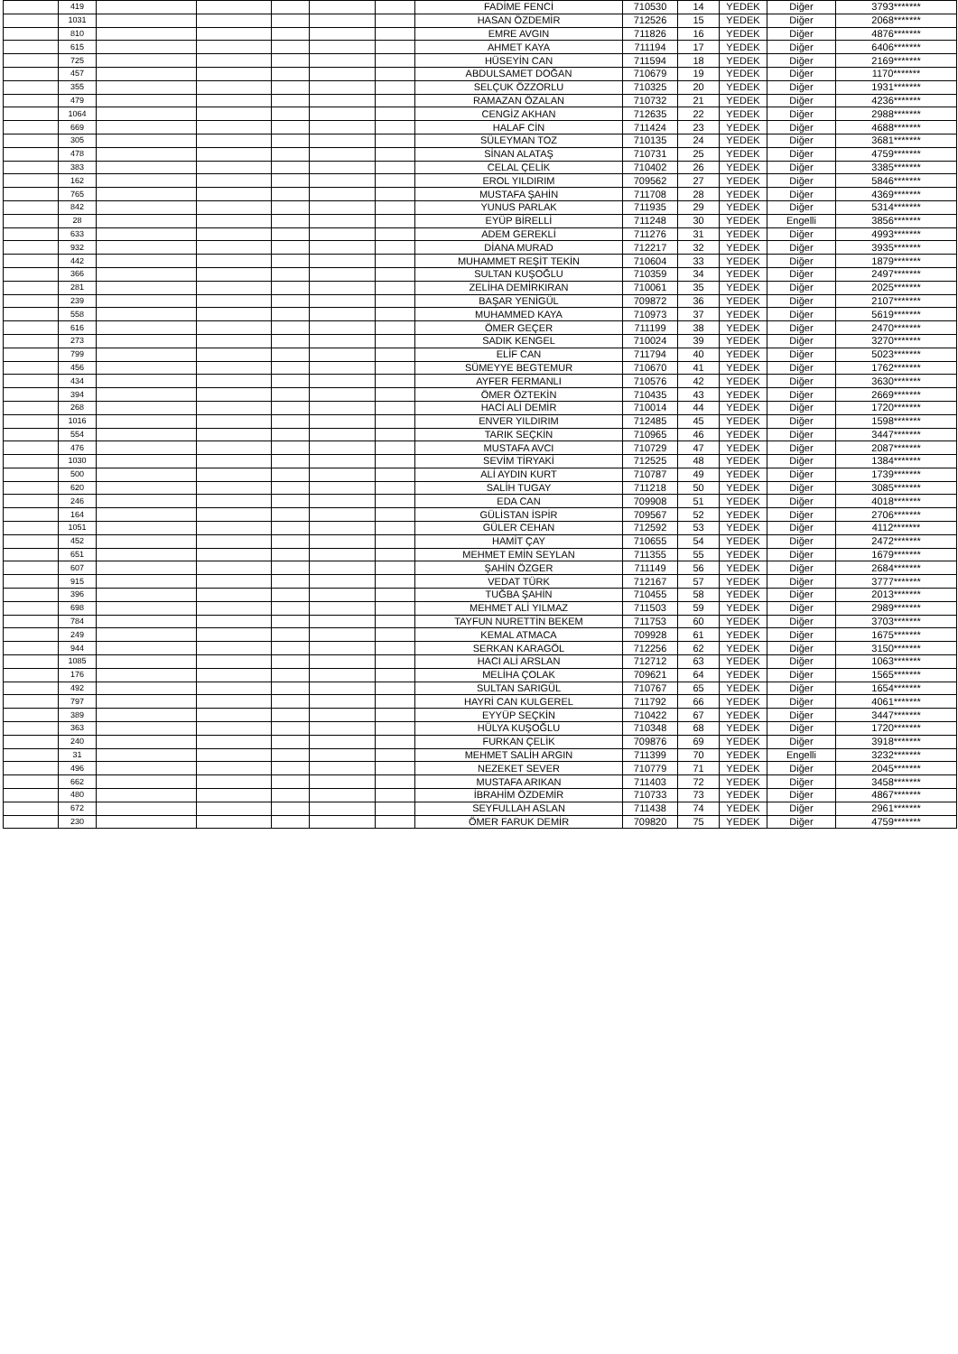| | 419 | | | | | | FADİME FENCİ | 710530 | 14 | YEDEK | Diğer | 3793******* |
| | 1031 | | | | | | HASAN ÖZDEMİR | 712526 | 15 | YEDEK | Diğer | 2068******* |
| | 810 | | | | | | EMRE AVGIN | 711826 | 16 | YEDEK | Diğer | 4876******* |
| | 615 | | | | | | AHMET KAYA | 711194 | 17 | YEDEK | Diğer | 6406******* |
| | 725 | | | | | | HÜSEYİN CAN | 711594 | 18 | YEDEK | Diğer | 2169******* |
| | 457 | | | | | | ABDULSAMET DOĞAN | 710679 | 19 | YEDEK | Diğer | 1170******* |
| | 355 | | | | | | SELÇUK ÖZZORLU | 710325 | 20 | YEDEK | Diğer | 1931******* |
| | 479 | | | | | | RAMAZAN ÖZALAN | 710732 | 21 | YEDEK | Diğer | 4236******* |
| | 1064 | | | | | | CENGİZ AKHAN | 712635 | 22 | YEDEK | Diğer | 2988******* |
| | 669 | | | | | | HALAF CİN | 711424 | 23 | YEDEK | Diğer | 4688******* |
| | 305 | | | | | | SÜLEYMAN TOZ | 710135 | 24 | YEDEK | Diğer | 3681******* |
| | 478 | | | | | | SİNAN ALATAŞ | 710731 | 25 | YEDEK | Diğer | 4759******* |
| | 383 | | | | | | CELAL ÇELİK | 710402 | 26 | YEDEK | Diğer | 3385******* |
| | 162 | | | | | | EROL YILDIRIM | 709562 | 27 | YEDEK | Diğer | 5846******* |
| | 765 | | | | | | MUSTAFA ŞAHİN | 711708 | 28 | YEDEK | Diğer | 4369******* |
| | 842 | | | | | | YUNUS PARLAK | 711935 | 29 | YEDEK | Diğer | 5314******* |
| | 28 | | | | | | EYÜP BİRELLİ | 711248 | 30 | YEDEK | Engelli | 3856******* |
| | 633 | | | | | | ADEM GEREKLİ | 711276 | 31 | YEDEK | Diğer | 4993******* |
| | 932 | | | | | | DİANA MURAD | 712217 | 32 | YEDEK | Diğer | 3935******* |
| | 442 | | | | | | MUHAMMET REŞİT TEKİN | 710604 | 33 | YEDEK | Diğer | 1879******* |
| | 366 | | | | | | SULTAN KUŞOĞLU | 710359 | 34 | YEDEK | Diğer | 2497******* |
| | 281 | | | | | | ZELİHA DEMİRKIRAN | 710061 | 35 | YEDEK | Diğer | 2025******* |
| | 239 | | | | | | BAŞAR YENİGÜL | 709872 | 36 | YEDEK | Diğer | 2107******* |
| | 558 | | | | | | MUHAMMED KAYA | 710973 | 37 | YEDEK | Diğer | 5619******* |
| | 616 | | | | | | ÖMER GEÇER | 711199 | 38 | YEDEK | Diğer | 2470******* |
| | 273 | | | | | | SADIK KENGEL | 710024 | 39 | YEDEK | Diğer | 3270******* |
| | 799 | | | | | | ELİF CAN | 711794 | 40 | YEDEK | Diğer | 5023******* |
| | 456 | | | | | | SÜMEYYE BEGTEMUR | 710670 | 41 | YEDEK | Diğer | 1762******* |
| | 434 | | | | | | AYFER FERMANLI | 710576 | 42 | YEDEK | Diğer | 3630******* |
| | 394 | | | | | | ÖMER ÖZTEKİN | 710435 | 43 | YEDEK | Diğer | 2669******* |
| | 268 | | | | | | HACİ ALİ DEMİR | 710014 | 44 | YEDEK | Diğer | 1720******* |
| | 1016 | | | | | | ENVER YILDIRIM | 712485 | 45 | YEDEK | Diğer | 1598******* |
| | 554 | | | | | | TARIK SEÇKİN | 710965 | 46 | YEDEK | Diğer | 3447******* |
| | 476 | | | | | | MUSTAFA AVCI | 710729 | 47 | YEDEK | Diğer | 2087******* |
| | 1030 | | | | | | SEVİM TİRYAKİ | 712525 | 48 | YEDEK | Diğer | 1384******* |
| | 500 | | | | | | ALİ AYDIN KURT | 710787 | 49 | YEDEK | Diğer | 1739******* |
| | 620 | | | | | | SALİH TUGAY | 711218 | 50 | YEDEK | Diğer | 3085******* |
| | 246 | | | | | | EDA CAN | 709908 | 51 | YEDEK | Diğer | 4018******* |
| | 164 | | | | | | GÜLİSTAN İSPİR | 709567 | 52 | YEDEK | Diğer | 2706******* |
| | 1051 | | | | | | GÜLER CEHAN | 712592 | 53 | YEDEK | Diğer | 4112******* |
| | 452 | | | | | | HAMİT ÇAY | 710655 | 54 | YEDEK | Diğer | 2472******* |
| | 651 | | | | | | MEHMET EMİN SEYLAN | 711355 | 55 | YEDEK | Diğer | 1679******* |
| | 607 | | | | | | ŞAHİN ÖZGER | 711149 | 56 | YEDEK | Diğer | 2684******* |
| | 915 | | | | | | VEDAT TÜRK | 712167 | 57 | YEDEK | Diğer | 3777******* |
| | 396 | | | | | | TUĞBA ŞAHİN | 710455 | 58 | YEDEK | Diğer | 2013******* |
| | 698 | | | | | | MEHMET ALİ YILMAZ | 711503 | 59 | YEDEK | Diğer | 2989******* |
| | 784 | | | | | | TAYFUN NURETTİN BEKEM | 711753 | 60 | YEDEK | Diğer | 3703******* |
| | 249 | | | | | | KEMAL ATMACA | 709928 | 61 | YEDEK | Diğer | 1675******* |
| | 944 | | | | | | SERKAN KARAGÖL | 712256 | 62 | YEDEK | Diğer | 3150******* |
| | 1085 | | | | | | HACI ALİ ARSLAN | 712712 | 63 | YEDEK | Diğer | 1063******* |
| | 176 | | | | | | MELİHA ÇOLAK | 709621 | 64 | YEDEK | Diğer | 1565******* |
| | 492 | | | | | | SULTAN SARIGÜL | 710767 | 65 | YEDEK | Diğer | 1654******* |
| | 797 | | | | | | HAYRİ CAN KULGEREL | 711792 | 66 | YEDEK | Diğer | 4061******* |
| | 389 | | | | | | EYYÜP SEÇKİN | 710422 | 67 | YEDEK | Diğer | 3447******* |
| | 363 | | | | | | HÜLYA KUŞOĞLU | 710348 | 68 | YEDEK | Diğer | 1720******* |
| | 240 | | | | | | FURKAN ÇELİK | 709876 | 69 | YEDEK | Diğer | 3918******* |
| | 31 | | | | | | MEHMET SALİH ARGIN | 711399 | 70 | YEDEK | Engelli | 3232******* |
| | 496 | | | | | | NEZEKET SEVER | 710779 | 71 | YEDEK | Diğer | 2045******* |
| | 662 | | | | | | MUSTAFA ARIKAN | 711403 | 72 | YEDEK | Diğer | 3458******* |
| | 480 | | | | | | İBRAHİM ÖZDEMİR | 710733 | 73 | YEDEK | Diğer | 4867******* |
| | 672 | | | | | | SEYFULLAH ASLAN | 711438 | 74 | YEDEK | Diğer | 2961******* |
| | 230 | | | | | | ÖMER FARUK DEMİR | 709820 | 75 | YEDEK | Diğer | 4759******* |